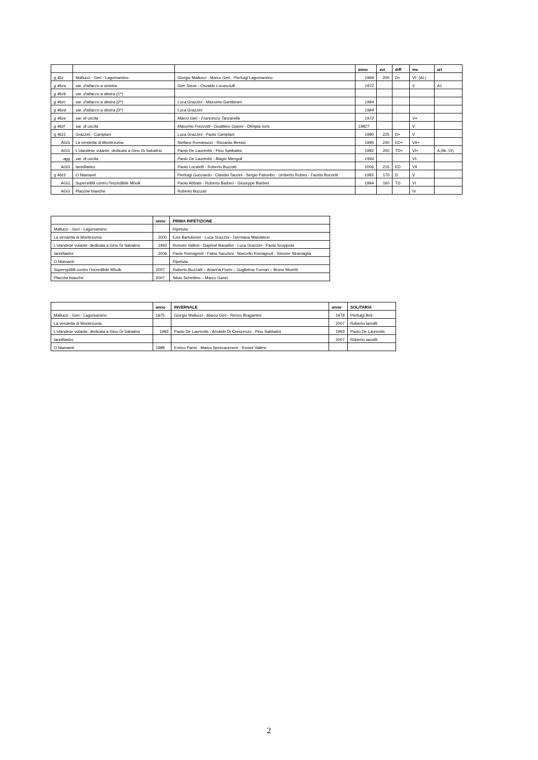| | | | anno | svi | diff | mx | art |
| --- | --- | --- | --- | --- | --- | --- | --- |
| g 46z | Mallucci - Geri - Lagomarsino | Giorgio Mallucci - Marco Geri - Pierluigi Lagomarsino | 1969 | 200 | D+ | VI- (AL) | |
| g 46za | var. d'attacco a sinistra | Geri Steve - Osvaldo Locasciulli | 1972 | | | V | A1 |
| g 46zb | var. d'attacco a destra (1^) | | | | | | |
| g 46zc | var. d'attacco a destra (2^) | Luca Grazzini - Massimo Gambineri | 1984 | | | | |
| g 46zd | var. d'attacco a destra (3^) | Luca Grazzini | 1984 | | | | |
| g 46ze | var. di uscita | Marco Geri - Francesco Tanzarella | 1972 | | | V+ | |
| g 46zf | var. di uscita | Massimo Frezzotti - Gualtiero Gianni - Olimpia Iorio | 1982? | | | V | |
| g 46z1 | Grazzini - Camplani | Luca Grazzini - Paolo Camplani | 1990 | 225 | D+ | V | |
| AGG | La vendetta di Montezuma | Stefano Romanucci - Riccardo Bessio | 1995 | 240 | ED+ | VII+ | |
| AGG | L'olandese volante; dedicata a Gino Di Sabatino | Paolo De Laurentis - Pino Sabbatini | 1992 | 200 | TD+ | VI+ | A (lib. VI) |
| agg | var. di uscita | Paolo De Laurentis - Biagio Mengoli | 1994 | | | VI- | |
| AGG | Iannillastro | Paolo Locatelli - Roberto Buzzati | 2006 | 215 | ED | VII | |
| g 46z2 | O Niamané | Pierluigi Gucciardo - Claudio Taccini - Sergio Palombo - Umberto Rubeo - Fausto Borzetti | 1982 | 170 | D | V | |
| AGG | Supersittilli contro l'incredibile Mhulk | Paolo Abbate - Roberto Barberi - Giuseppe Barberi | 1994 | 160 | TD | VI | |
| AGG | Placche bianche | Roberto Buzzati | | | | IV | |
| | anno | PRIMA RIPETIZIONE |
| --- | --- | --- |
| Mallucci - Geri - Lagomarsino | | Ripetuta |
| La vendetta di Montezuma | 2000 | Ezio Bartolomei - Luca Grazzini - Germana Maiolatesi |
| L'olandese volante; dedicata a Gino Di Sabatino | 1992 | Romolo Vallesi - Daphné Bavaillot - Luca Grazzini - Paolo Scoppola |
| Iannillastro | 2006 | Paolo Romagnoli - Fabio Sacchini - Marcello Romagnoli - Simone Stramaglia |
| O Niamané | | Ripetuta |
| Superspittilli contro l’incredibile Mhulk | 2007 | Roberto Buzzatti – Arianna Fiorin – Guglielmo Fornari – Bruno Moretti |
| Placche bianche | 2007 | Silvio Schettino – Marco Ganci |
| | anno | INVERNALE | anno | SOLITARIA |
| --- | --- | --- | --- | --- |
| Mallucci - Geri - Lagomarsino | 1975 | Giorgio Mallucci - Marco Geri - Renzo Bragantini | 1978 | Pierluigi Bini |
| La vendetta di Montezuma | | | 2007 | Roberto Iannilli |
| L'olandese volante; dedicata a Gino Di Sabatino | 1993 | Paolo De Laurentis - Arnaldo Di Crescenzo - Pino Sabbatini | 1993 | Paolo De Laurentis |
| Iannillastro | | | 2007 | Roberto Iannilli |
| O Niamané | 1989 | Enrico Parisi - Marco Sprecacenere - Romol Vallesi | | |
2